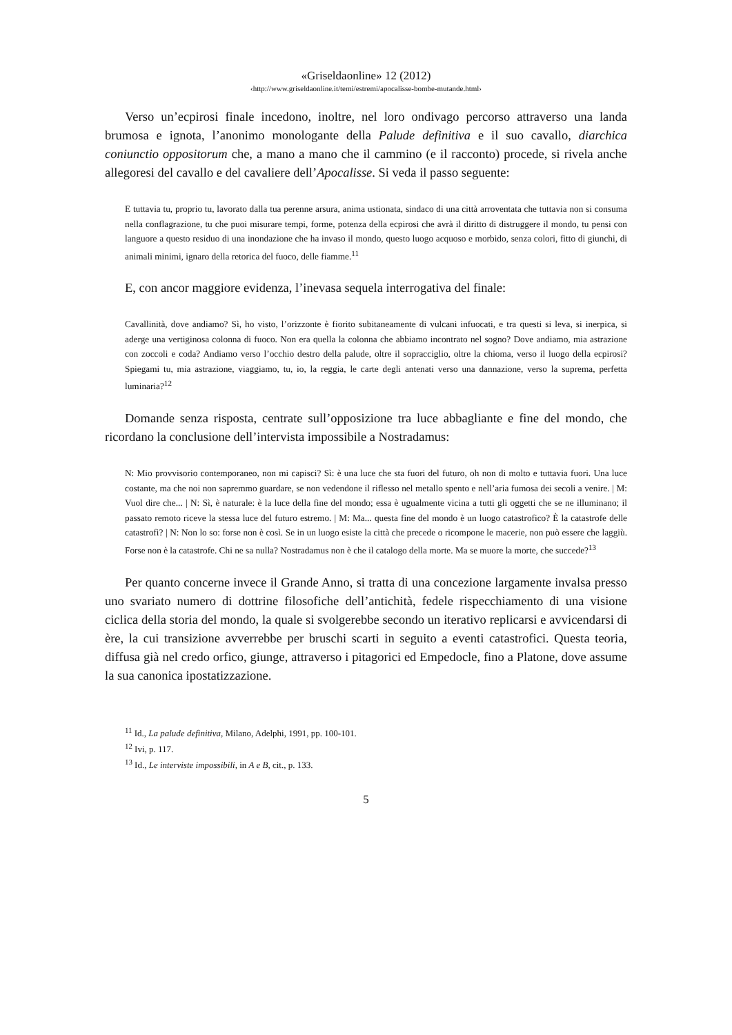«Griseldaonline» 12 (2012)
‹http://www.griseldaonline.it/temi/estremi/apocalisse-bombe-mutande.html›
Verso un’ecpirosi finale incedono, inoltre, nel loro ondivago percorso attraverso una landa brumosa e ignota, l’anonimo monologante della Palude definitiva e il suo cavallo, diarchica coniunctio oppositorum che, a mano a mano che il cammino (e il racconto) procede, si rivela anche allegoresi del cavallo e del cavaliere dell’Apocalisse. Si veda il passo seguente:
E tuttavia tu, proprio tu, lavorato dalla tua perenne arsura, anima ustionata, sindaco di una città arroventata che tuttavia non si consuma nella conflagrazione, tu che puoi misurare tempi, forme, potenza della ecpirosi che avrà il diritto di distruggere il mondo, tu pensi con languore a questo residuo di una inondazione che ha invaso il mondo, questo luogo acquoso e morbido, senza colori, fitto di giunchi, di animali minimi, ignaro della retorica del fuoco, delle fiamme.<sup>11</sup>
E, con ancor maggiore evidenza, l’inevasa sequela interrogativa del finale:
Cavallinità, dove andiamo? Sì, ho visto, l’orizzonte è fiorito subitaneamente di vulcani infuocati, e tra questi si leva, si inerpica, si aderge una vertiginosa colonna di fuoco. Non era quella la colonna che abbiamo incontrato nel sogno? Dove andiamo, mia astrazione con zoccoli e coda? Andiamo verso l’occhio destro della palude, oltre il sopracciglio, oltre la chioma, verso il luogo della ecpirosi? Spiegami tu, mia astrazione, viaggiamo, tu, io, la reggia, le carte degli antenati verso una dannazione, verso la suprema, perfetta luminaria?<sup>12</sup>
Domande senza risposta, centrate sull’opposizione tra luce abbagliante e fine del mondo, che ricordano la conclusione dell’intervista impossibile a Nostradamus:
N: Mio provvisorio contemporaneo, non mi capisci? Sì: è una luce che sta fuori del futuro, oh non di molto e tuttavia fuori. Una luce costante, ma che noi non sapremmo guardare, se non vedendone il riflesso nel metallo spento e nell’aria fumosa dei secoli a venire. | M: Vuol dire che... | N: Sì, è naturale: è la luce della fine del mondo; essa è ugualmente vicina a tutti gli oggetti che se ne illuminano; il passato remoto riceve la stessa luce del futuro estremo. | M: Ma... questa fine del mondo è un luogo catastrofico? È la catastrofe delle catastrofi? | N: Non lo so: forse non è così. Se in un luogo esiste la città che precede o ricompone le macerie, non può essere che laggiù. Forse non è la catastrofe. Chi ne sa nulla? Nostradamus non è che il catalogo della morte. Ma se muore la morte, che succede?<sup>13</sup>
Per quanto concerne invece il Grande Anno, si tratta di una concezione largamente invalsa presso uno svariato numero di dottrine filosofiche dell’antichità, fedele rispecchiamento di una visione ciclica della storia del mondo, la quale si svolgerebbe secondo un iterativo replicarsi e avvicendarsi di ère, la cui transizione avverrebbe per bruschi scarti in seguito a eventi catastrofici. Questa teoria, diffusa già nel credo orfico, giunge, attraverso i pitagorici ed Empedocle, fino a Platone, dove assume la sua canonica ipostatizzazione.
<sup>11</sup> Id., La palude definitiva, Milano, Adelphi, 1991, pp. 100-101.
<sup>12</sup> Ivi, p. 117.
<sup>13</sup> Id., Le interviste impossibili, in A e B, cit., p. 133.
5